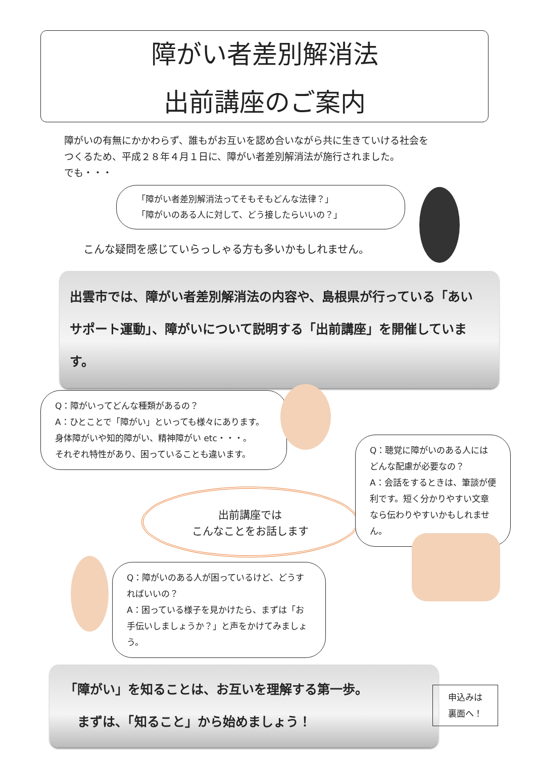障がい者差別解消法
出前講座のご案内
障がいの有無にかかわらず、誰もがお互いを認め合いながら共に生きていける社会を
つくるため、平成２８年４月１日に、障がい者差別解消法が施行されました。
でも・・・
「障がい者差別解消法ってそもそもどんな法律？」
「障がいのある人に対して、どう接したらいいの？」
こんな疑問を感じていらっしゃる方も多いかもしれません。
出雲市では、障がい者差別解消法の内容や、島根県が行っている「あい
サポート運動」、障がいについて説明する「出前講座」を開催しています。
Q：障がいってどんな種類があるの？
A：ひとことで「障がい」といっても様々にあります。身体障がいや知的障がい、精神障がい etc・・・。
それぞれ特性があり、困っていることも違います。
出前講座では
こんなことをお話します
Q：聴覚に障がいのある人にはどんな配慮が必要なの？
A：会話をするときは、筆談が便利です。短く分かりやすい文章なら伝わりやすいかもしれません。
Q：障がいのある人が困っているけど、どうすればいいの？
A：困っている様子を見かけたら、まずは「お手伝いしましょうか？」と声をかけてみましょう。
「障がい」を知ることは、お互いを理解する第一歩。
　まずは、「知ること」から始めましょう！
申込みは
裏面へ！